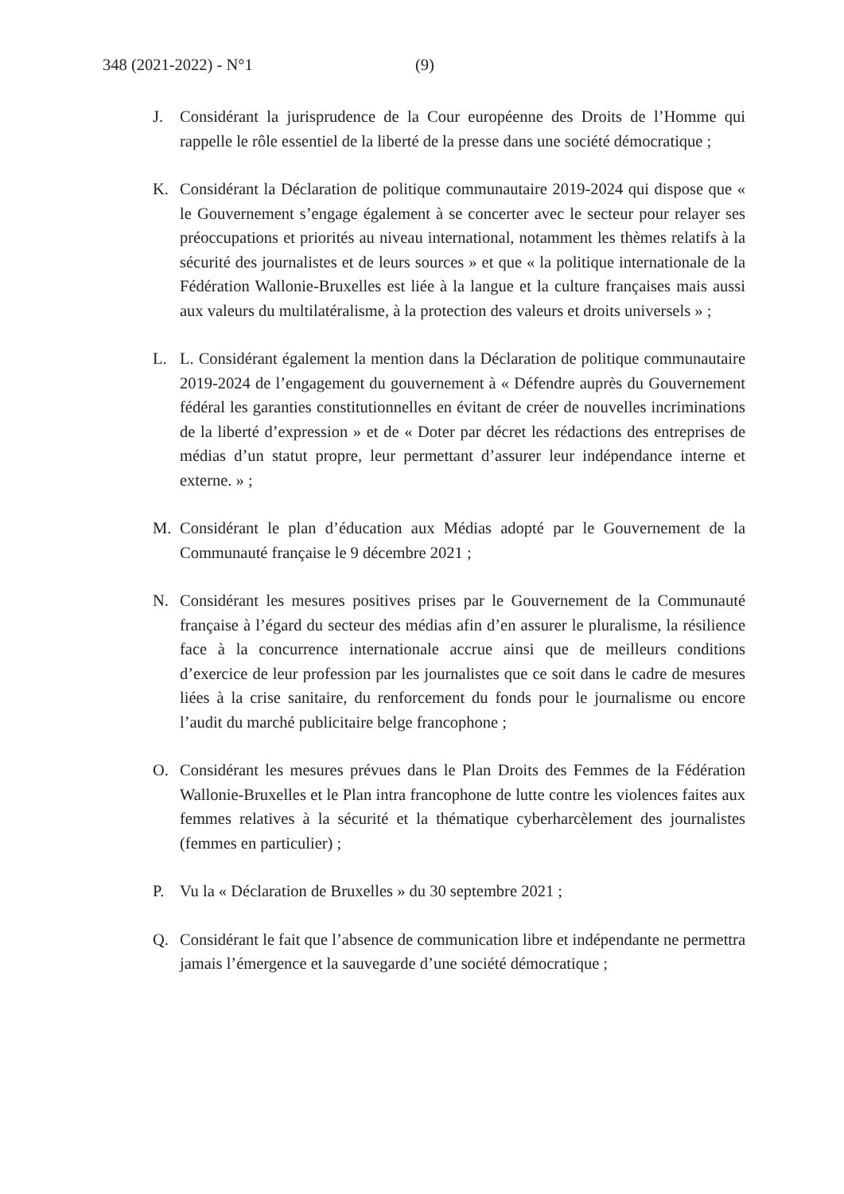348 (2021-2022) - N°1 (9)
J. Considérant la jurisprudence de la Cour européenne des Droits de l’Homme qui rappelle le rôle essentiel de la liberté de la presse dans une société démocratique ;
K. Considérant la Déclaration de politique communautaire 2019-2024 qui dispose que « le Gouvernement s’engage également à se concerter avec le secteur pour relayer ses préoccupations et priorités au niveau international, notamment les thèmes relatifs à la sécurité des journalistes et de leurs sources » et que « la politique internationale de la Fédération Wallonie-Bruxelles est liée à la langue et la culture françaises mais aussi aux valeurs du multilatéralisme, à la protection des valeurs et droits universels » ;
L. L. Considérant également la mention dans la Déclaration de politique communautaire 2019-2024 de l’engagement du gouvernement à « Défendre auprès du Gouvernement fédéral les garanties constitutionnelles en évitant de créer de nouvelles incriminations de la liberté d’expression » et de « Doter par décret les rédactions des entreprises de médias d’un statut propre, leur permettant d’assurer leur indépendance interne et externe. » ;
M. Considérant le plan d’éducation aux Médias adopté par le Gouvernement de la Communauté française le 9 décembre 2021 ;
N. Considérant les mesures positives prises par le Gouvernement de la Communauté française à l’égard du secteur des médias afin d’en assurer le pluralisme, la résilience face à la concurrence internationale accrue ainsi que de meilleurs conditions d’exercice de leur profession par les journalistes que ce soit dans le cadre de mesures liées à la crise sanitaire, du renforcement du fonds pour le journalisme ou encore l’audit du marché publicitaire belge francophone ;
O. Considérant les mesures prévues dans le Plan Droits des Femmes de la Fédération Wallonie-Bruxelles et le Plan intra francophone de lutte contre les violences faites aux femmes relatives à la sécurité et la thématique cyberharcèlement des journalistes (femmes en particulier) ;
P. Vu la « Déclaration de Bruxelles » du 30 septembre 2021 ;
Q. Considérant le fait que l’absence de communication libre et indépendante ne permettra jamais l’émergence et la sauvegarde d’une société démocratique ;